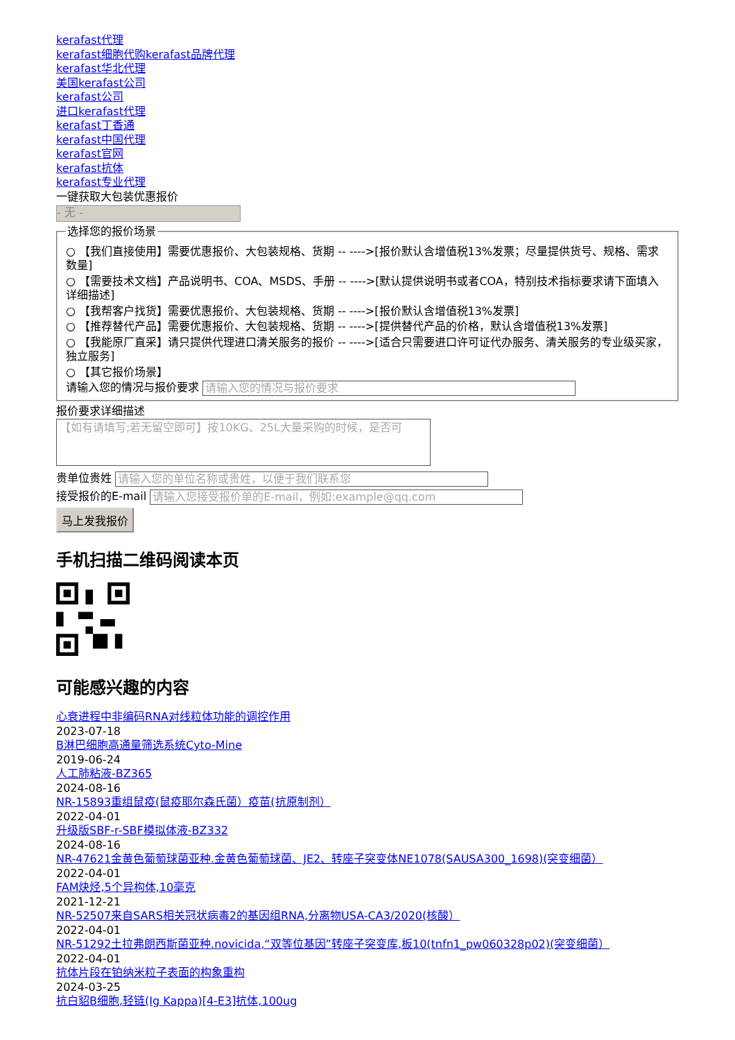kerafast代理
kerafast细胞代购kerafast品牌代理
kerafast华北代理
美国kerafast公司
kerafast公司
进口kerafast代理
kerafast丁香通
kerafast中国代理
kerafast官网
kerafast抗体
kerafast专业代理
一键获取大包装优惠报价
- 无 -
选择您的报价场景
○ 【我们直接使用】需要优惠报价、大包装规格、货期 -- ---->[报价默认含增值税13%发票；尽量提供货号、规格、需求数量]
○ 【需要技术文档】产品说明书、COA、MSDS、手册 -- ---->[默认提供说明书或者COA，特别技术指标要求请下面填入详细描述]
○ 【我帮客户找货】需要优惠报价、大包装规格、货期 -- ---->[报价默认含增值税13%发票]
○ 【推荐替代产品】需要优惠报价、大包装规格、货期 -- ---->[提供替代产品的价格，默认含增值税13%发票]
○ 【我能原厂直采】请只提供代理进口清关服务的报价 -- ---->[适合只需要进口许可证代办服务、清关服务的专业级买家，独立服务]
○ 【其它报价场景】
请输入您的情况与报价要求 请输入您的情况与报价要求
报价要求详细描述
【如有请填写;若无留空即可】按10KG、25L大量采购的时候，是否可
贵单位贵姓 请输入您的单位名称或贵姓，以便于我们联系您
接受报价的E-mail 请输入您接受报价单的E-mail，例如:example@qq.com
马上发我报价
手机扫描二维码阅读本页
可能感兴趣的内容
心衰进程中非编码RNA对线粒体功能的调控作用
2023-07-18
B淋巴细胞高通量筛选系统Cyto-Mine
2019-06-24
人工肺粘液-BZ365
2024-08-16
NR-15893重组鼠疫(鼠疫耶尔森氏菌）疫苗(抗原制剂）
2022-04-01
升级版SBF-r-SBF模拟体液-BZ332
2024-08-16
NR-47621金黄色葡萄球菌亚种.金黄色葡萄球菌、JE2、转座子突变体NE1078(SAUSA300_1698)(突变细菌）
2022-04-01
FAM炔烃,5个异构体,10毫克
2021-12-21
NR-52507来自SARS相关冠状病毒2的基因组RNA,分离物USA-CA3/2020(核酸）
2022-04-01
NR-51292土拉弗朗西斯菌亚种.novicida,“双等位基因”转座子突变库,板10(tnfn1_pw060328p02)(突变细菌）
2022-04-01
抗体片段在铂纳米粒子表面的构象重构
2024-03-25
抗白貂B细胞,轻链(Ig Kappa)[4-E3]抗体,100ug